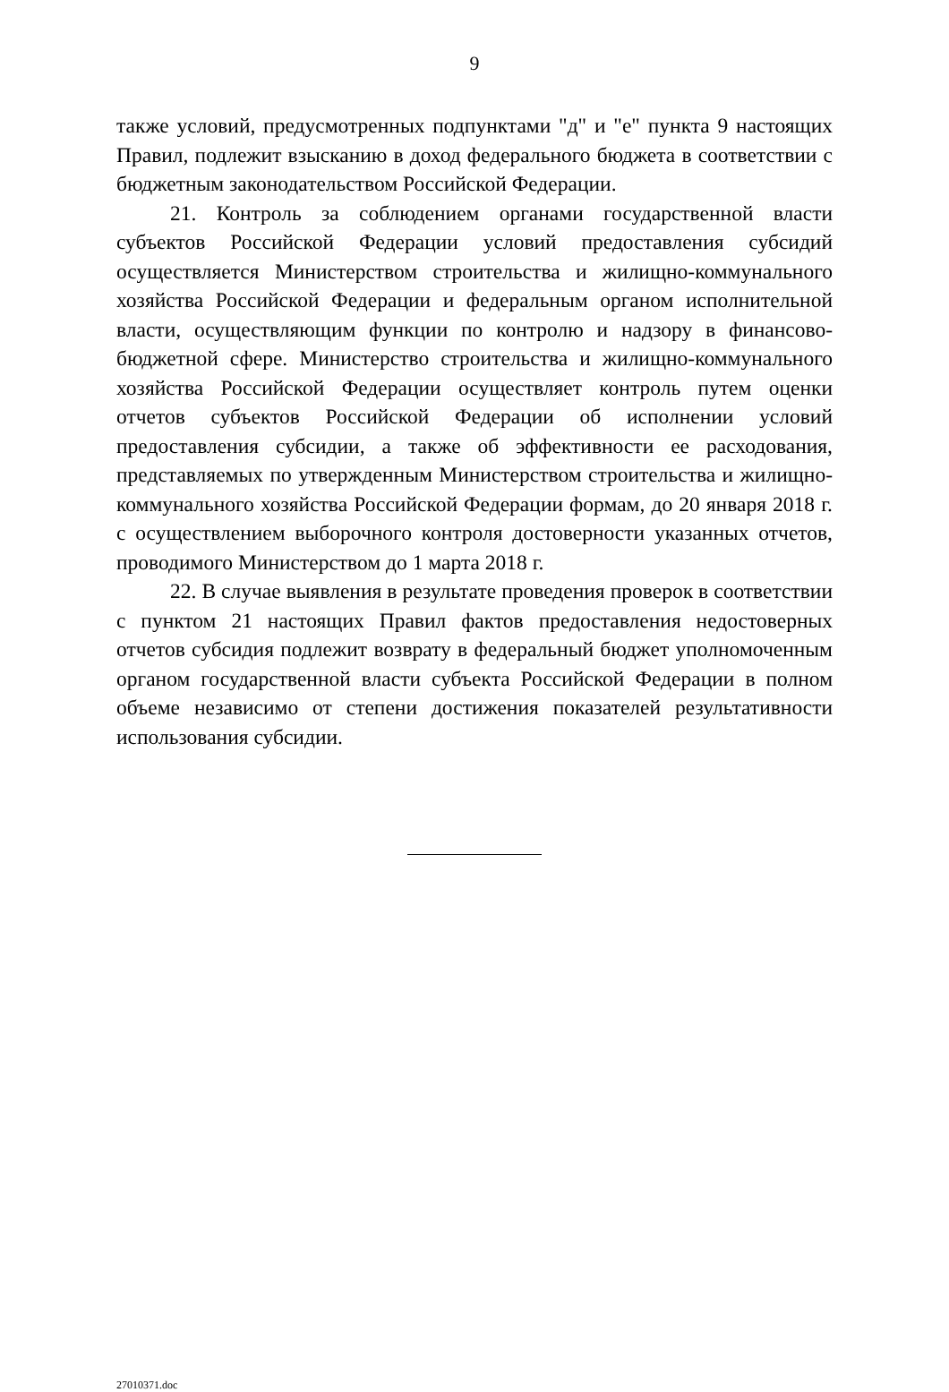9
также условий, предусмотренных подпунктами "д" и "е" пункта 9 настоящих Правил, подлежит взысканию в доход федерального бюджета в соответствии с бюджетным законодательством Российской Федерации.
21. Контроль за соблюдением органами государственной власти субъектов Российской Федерации условий предоставления субсидий осуществляется Министерством строительства и жилищно-коммунального хозяйства Российской Федерации и федеральным органом исполнительной власти, осуществляющим функции по контролю и надзору в финансово-бюджетной сфере. Министерство строительства и жилищно-коммунального хозяйства Российской Федерации осуществляет контроль путем оценки отчетов субъектов Российской Федерации об исполнении условий предоставления субсидии, а также об эффективности ее расходования, представляемых по утвержденным Министерством строительства и жилищно-коммунального хозяйства Российской Федерации формам, до 20 января 2018 г. с осуществлением выборочного контроля достоверности указанных отчетов, проводимого Министерством до 1 марта 2018 г.
22. В случае выявления в результате проведения проверок в соответствии с пунктом 21 настоящих Правил фактов предоставления недостоверных отчетов субсидия подлежит возврату в федеральный бюджет уполномоченным органом государственной власти субъекта Российской Федерации в полном объеме независимо от степени достижения показателей результативности использования субсидии.
27010371.doc